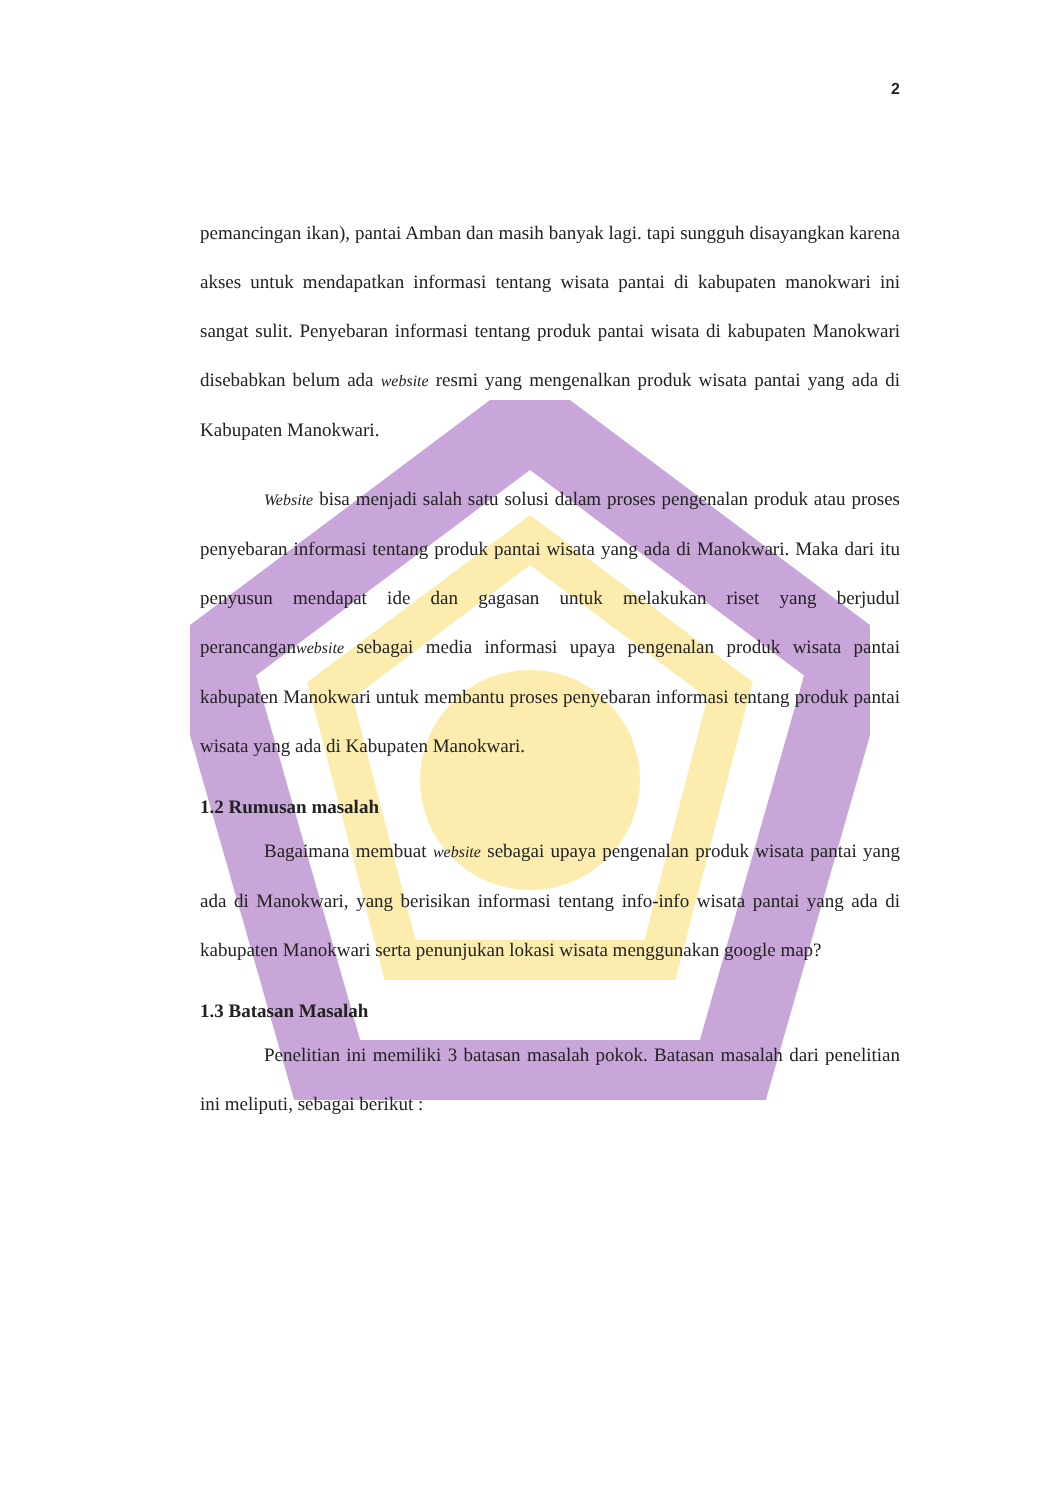2
pemancingan ikan), pantai Amban dan masih banyak lagi. tapi sungguh disayangkan karena akses untuk mendapatkan informasi tentang wisata pantai di kabupaten manokwari ini sangat sulit. Penyebaran informasi tentang produk pantai wisata di kabupaten Manokwari disebabkan belum ada website resmi yang mengenalkan produk wisata pantai yang ada di Kabupaten Manokwari.
Website bisa menjadi salah satu solusi dalam proses pengenalan produk atau proses penyebaran informasi tentang produk pantai wisata yang ada di Manokwari. Maka dari itu penyusun mendapat ide dan gagasan untuk melakukan riset yang berjudul perancanganwebsite sebagai media informasi upaya pengenalan produk wisata pantai kabupaten Manokwari untuk membantu proses penyebaran informasi tentang produk pantai wisata yang ada di Kabupaten Manokwari.
1.2 Rumusan masalah
Bagaimana membuat website sebagai upaya pengenalan produk wisata pantai yang ada di Manokwari, yang berisikan informasi tentang info-info wisata pantai yang ada di kabupaten Manokwari serta penunjukan lokasi wisata menggunakan google map?
1.3 Batasan Masalah
Penelitian ini memiliki 3 batasan masalah pokok. Batasan masalah dari penelitian ini meliputi, sebagai berikut :